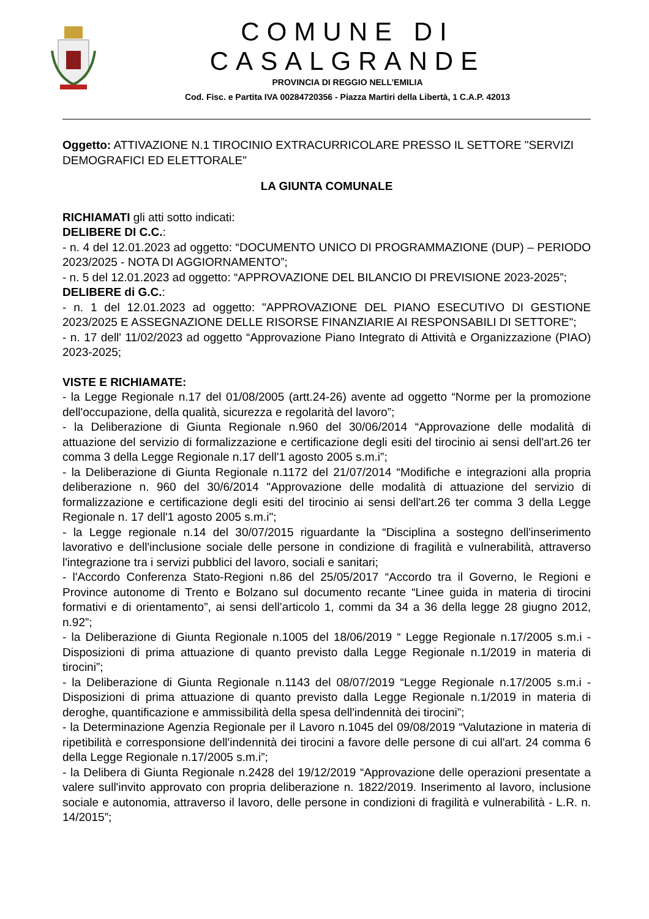COMUNE DI CASALGRANDE
PROVINCIA DI REGGIO NELL’EMILIA
Cod. Fisc. e Partita IVA 00284720356 - Piazza Martiri della Libertà, 1 C.A.P. 42013
Oggetto: ATTIVAZIONE N.1 TIROCINIO EXTRACURRICOLARE PRESSO IL SETTORE "SERVIZI DEMOGRAFICI ED ELETTORALE"
LA GIUNTA COMUNALE
RICHIAMATI gli atti sotto indicati:
DELIBERE DI C.C.:
- n. 4 del 12.01.2023 ad oggetto: “DOCUMENTO UNICO DI PROGRAMMAZIONE (DUP) – PERIODO 2023/2025 - NOTA DI AGGIORNAMENTO”;
- n. 5 del 12.01.2023 ad oggetto: “APPROVAZIONE DEL BILANCIO DI PREVISIONE 2023-2025”;
DELIBERE di G.C.:
- n. 1 del 12.01.2023 ad oggetto: "APPROVAZIONE DEL PIANO ESECUTIVO DI GESTIONE 2023/2025 E ASSEGNAZIONE DELLE RISORSE FINANZIARIE AI RESPONSABILI DI SETTORE";
- n. 17 dell' 11/02/2023 ad oggetto “Approvazione Piano Integrato di Attività e Organizzazione (PIAO) 2023-2025;
VISTE E RICHIAMATE:
- la Legge Regionale n.17 del 01/08/2005 (artt.24-26) avente ad oggetto “Norme per la promozione dell'occupazione, della qualità, sicurezza e regolarità del lavoro”;
- la Deliberazione di Giunta Regionale n.960 del 30/06/2014 “Approvazione delle modalità di attuazione del servizio di formalizzazione e certificazione degli esiti del tirocinio ai sensi dell'art.26 ter comma 3 della Legge Regionale n.17 dell'1 agosto 2005 s.m.i”;
- la Deliberazione di Giunta Regionale n.1172 del 21/07/2014 “Modifiche e integrazioni alla propria deliberazione n. 960 del 30/6/2014 "Approvazione delle modalità di attuazione del servizio di formalizzazione e certificazione degli esiti del tirocinio ai sensi dell'art.26 ter comma 3 della Legge Regionale n. 17 dell'1 agosto 2005 s.m.i";
- la Legge regionale n.14 del 30/07/2015 riguardante la “Disciplina a sostegno dell'inserimento lavorativo e dell'inclusione sociale delle persone in condizione di fragilità e vulnerabilità, attraverso l'integrazione tra i servizi pubblici del lavoro, sociali e sanitari;
- l'Accordo Conferenza Stato-Regioni n.86 del 25/05/2017 “Accordo tra il Governo, le Regioni e Province autonome di Trento e Bolzano sul documento recante “Linee guida in materia di tirocini formativi e di orientamento”, ai sensi dell’articolo 1, commi da 34 a 36 della legge 28 giugno 2012, n.92”;
- la Deliberazione di Giunta Regionale n.1005 del 18/06/2019 “ Legge Regionale n.17/2005 s.m.i - Disposizioni di prima attuazione di quanto previsto dalla Legge Regionale n.1/2019 in materia di tirocini”;
- la Deliberazione di Giunta Regionale n.1143 del 08/07/2019 “Legge Regionale n.17/2005 s.m.i - Disposizioni di prima attuazione di quanto previsto dalla Legge Regionale n.1/2019 in materia di deroghe, quantificazione e ammissibilità della spesa dell'indennità dei tirocini”;
- la Determinazione Agenzia Regionale per il Lavoro n.1045 del 09/08/2019 “Valutazione in materia di ripetibilità e corresponsione dell'indennità dei tirocini a favore delle persone di cui all'art. 24 comma 6 della Legge Regionale n.17/2005 s.m.i”;
- la Delibera di Giunta Regionale n.2428 del 19/12/2019 “Approvazione delle operazioni presentate a valere sull'invito approvato con propria deliberazione n. 1822/2019. Inserimento al lavoro, inclusione sociale e autonomia, attraverso il lavoro, delle persone in condizioni di fragilità e vulnerabilità - L.R. n. 14/2015”;